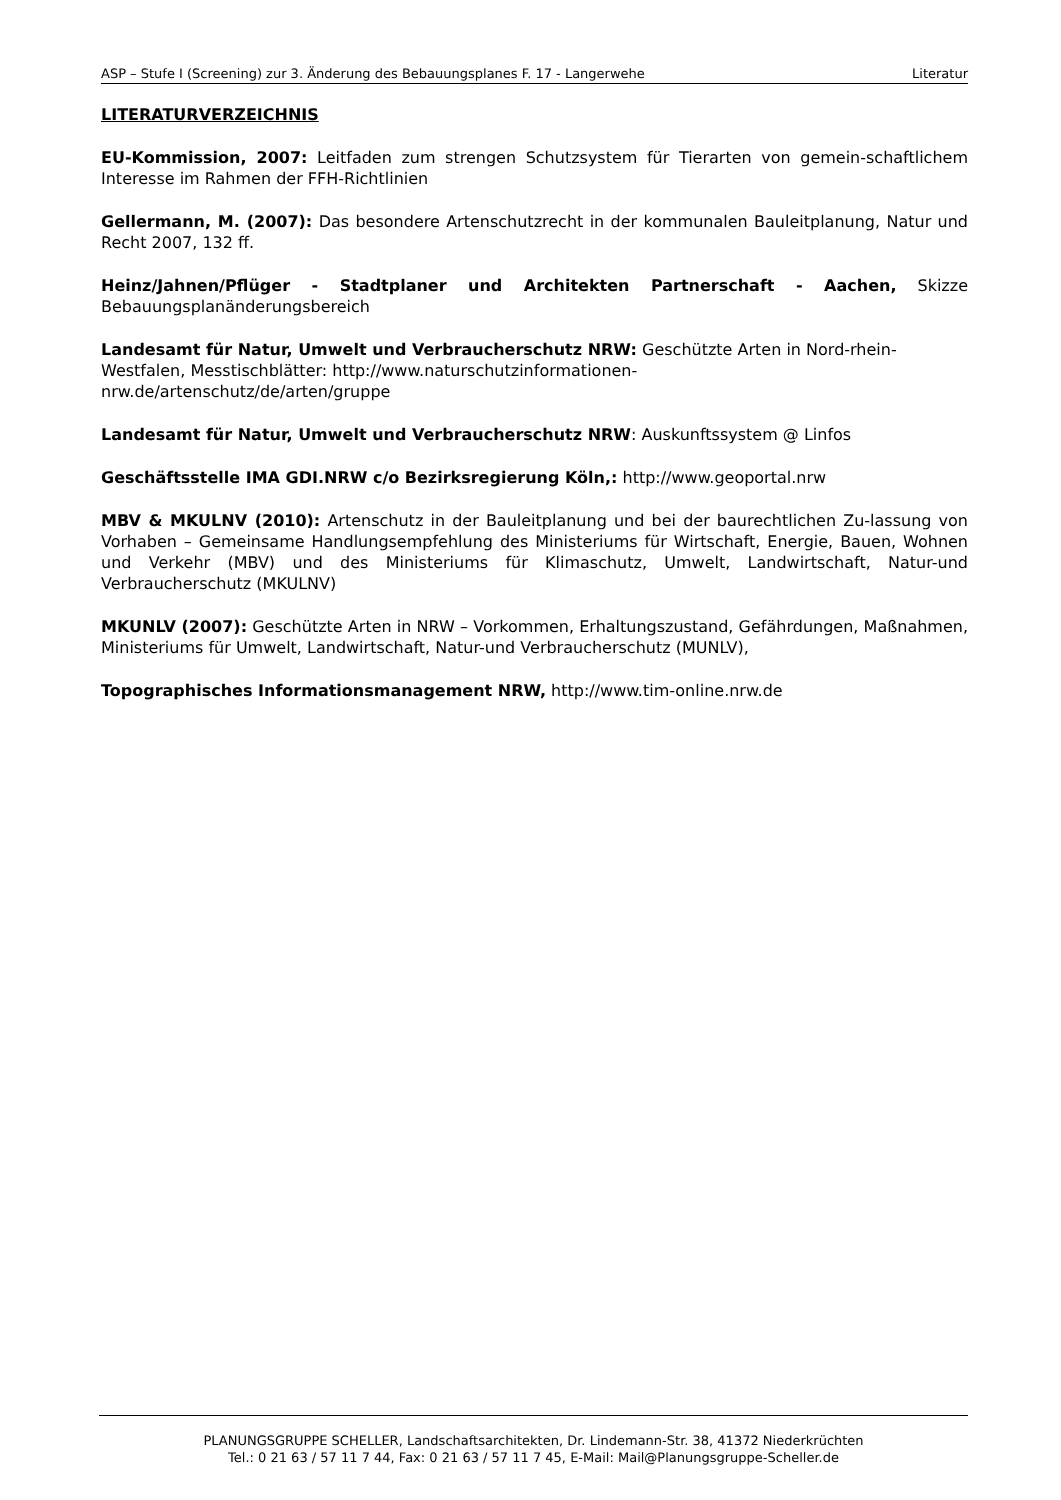ASP – Stufe I (Screening) zur 3. Änderung des Bebauungsplanes F. 17 - Langerwehe Literatur
LITERATURVERZEICHNIS
EU-Kommission, 2007: Leitfaden zum strengen Schutzsystem für Tierarten von gemein-schaftlichem Interesse im Rahmen der FFH-Richtlinien
Gellermann, M. (2007): Das besondere Artenschutzrecht in der kommunalen Bauleitplanung, Natur und Recht 2007, 132 ff.
Heinz/Jahnen/Pflüger - Stadtplaner und Architekten Partnerschaft - Aachen, Skizze Bebauungsplanänderungsbereich
Landesamt für Natur, Umwelt und Verbraucherschutz NRW: Geschützte Arten in Nord-rhein-Westfalen, Messtischblätter: http://www.naturschutzinformationen-
nrw.de/artenschutz/de/arten/gruppe
Landesamt für Natur, Umwelt und Verbraucherschutz NRW: Auskunftssystem @ Linfos
Geschäftsstelle IMA GDI.NRW c/o Bezirksregierung Köln,: http://www.geoportal.nrw
MBV & MKULNV (2010): Artenschutz in der Bauleitplanung und bei der baurechtlichen Zu-lassung von Vorhaben – Gemeinsame Handlungsempfehlung des Ministeriums für Wirtschaft, Energie, Bauen, Wohnen und Verkehr (MBV) und des Ministeriums für Klimaschutz, Umwelt, Landwirtschaft, Natur-und Verbraucherschutz (MKULNV)
MKUNLV (2007): Geschützte Arten in NRW – Vorkommen, Erhaltungszustand, Gefährdungen, Maßnahmen, Ministeriums für Umwelt, Landwirtschaft, Natur-und Verbraucherschutz (MUNLV),
Topographisches Informationsmanagement NRW, http://www.tim-online.nrw.de
PLANUNGSGRUPPE SCHELLER, Landschaftsarchitekten, Dr. Lindemann-Str. 38, 41372 Niederkrüchten
Tel.: 0 21 63 / 57 11 7 44, Fax: 0 21 63 / 57 11 7 45, E-Mail: Mail@Planungsgruppe-Scheller.de